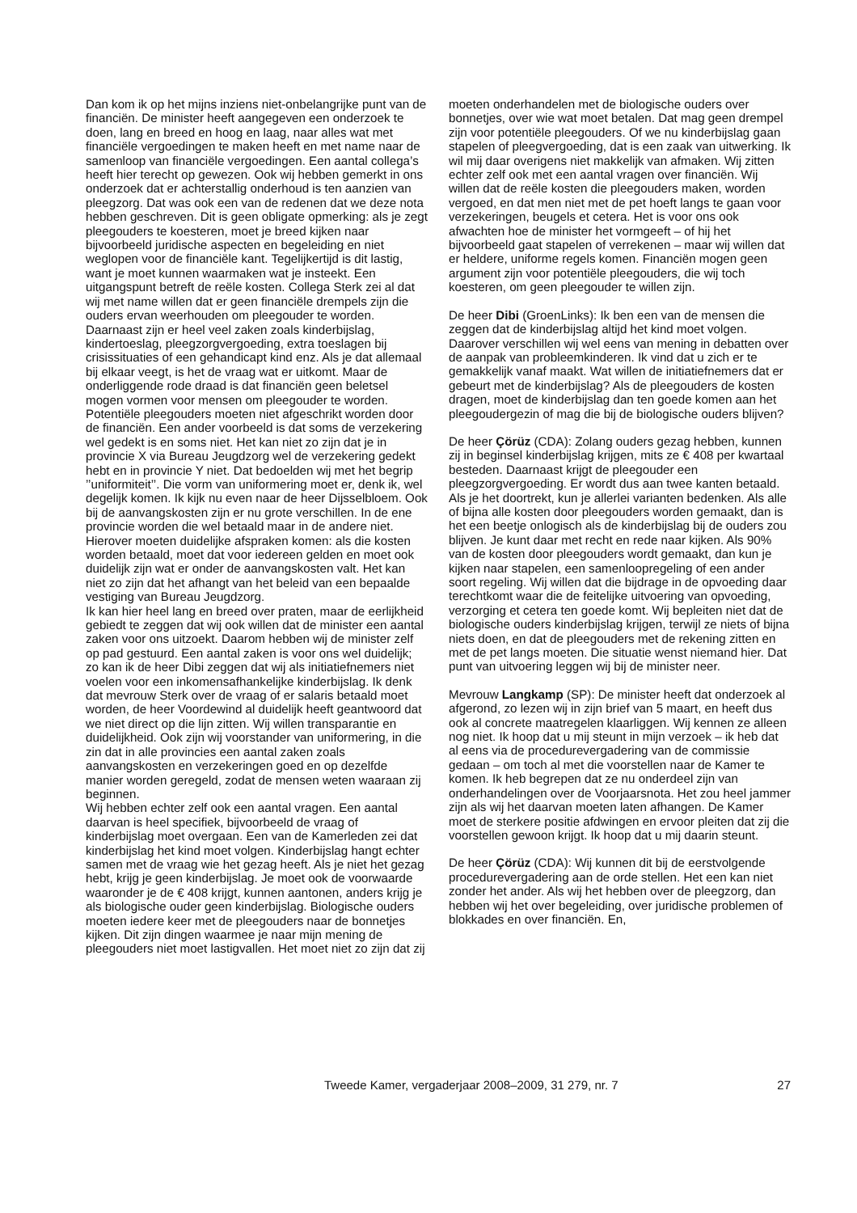Dan kom ik op het mijns inziens niet-onbelangrijke punt van de financiën. De minister heeft aangegeven een onderzoek te doen, lang en breed en hoog en laag, naar alles wat met financiële vergoedingen te maken heeft en met name naar de samenloop van financiële vergoedingen. Een aantal collega’s heeft hier terecht op gewezen. Ook wij hebben gemerkt in ons onderzoek dat er achterstallig onderhoud is ten aanzien van pleegzorg. Dat was ook een van de redenen dat we deze nota hebben geschreven. Dit is geen obligate opmerking: als je zegt pleegouders te koesteren, moet je breed kijken naar bijvoorbeeld juridische aspecten en begeleiding en niet weglopen voor de financiële kant. Tegelijkertijd is dit lastig, want je moet kunnen waarmaken wat je insteekt. Een uitgangspunt betreft de reële kosten. Collega Sterk zei al dat wij met name willen dat er geen financiële drempels zijn die ouders ervan weerhouden om pleegouder te worden. Daarnaast zijn er heel veel zaken zoals kinderbijslag, kindertoeslag, pleegzorgvergoeding, extra toeslagen bij crisissituaties of een gehandicapt kind enz. Als je dat allemaal bij elkaar veegt, is het de vraag wat er uitkomt. Maar de onderliggende rode draad is dat financiën geen beletsel mogen vormen voor mensen om pleegouder te worden. Potentiële pleegouders moeten niet afgeschrikt worden door de financiën. Een ander voorbeeld is dat soms de verzekering wel gedekt is en soms niet. Het kan niet zo zijn dat je in provincie X via Bureau Jeugdzorg wel de verzekering gedekt hebt en in provincie Y niet. Dat bedoelden wij met het begrip ’’uniformiteit’’. Die vorm van uniformering moet er, denk ik, wel degelijk komen. Ik kijk nu even naar de heer Dijsselbloem. Ook bij de aanvangskosten zijn er nu grote verschillen. In de ene provincie worden die wel betaald maar in de andere niet. Hierover moeten duidelijke afspraken komen: als die kosten worden betaald, moet dat voor iedereen gelden en moet ook duidelijk zijn wat er onder de aanvangskosten valt. Het kan niet zo zijn dat het afhangt van het beleid van een bepaalde vestiging van Bureau Jeugdzorg.
Ik kan hier heel lang en breed over praten, maar de eerlijkheid gebiedt te zeggen dat wij ook willen dat de minister een aantal zaken voor ons uitzoekt. Daarom hebben wij de minister zelf op pad gestuurd. Een aantal zaken is voor ons wel duidelijk; zo kan ik de heer Dibi zeggen dat wij als initiatiefnemers niet voelen voor een inkomensafhankelijke kinderbijslag. Ik denk dat mevrouw Sterk over de vraag of er salaris betaald moet worden, de heer Voordewind al duidelijk heeft geantwoord dat we niet direct op die lijn zitten. Wij willen transparantie en duidelijkheid. Ook zijn wij voorstander van uniformering, in die zin dat in alle provincies een aantal zaken zoals aanvangskosten en verzekeringen goed en op dezelfde manier worden geregeld, zodat de mensen weten waaraan zij beginnen.
Wij hebben echter zelf ook een aantal vragen. Een aantal daarvan is heel specifiek, bijvoorbeeld de vraag of kinderbijslag moet overgaan. Een van de Kamerleden zei dat kinderbijslag het kind moet volgen. Kinderbijslag hangt echter samen met de vraag wie het gezag heeft. Als je niet het gezag hebt, krijg je geen kinderbijslag. Je moet ook de voorwaarde waaronder je de € 408 krijgt, kunnen aantonen, anders krijg je als biologische ouder geen kinderbijslag. Biologische ouders moeten iedere keer met de pleegouders naar de bonnetjes kijken. Dit zijn dingen waarmee je naar mijn mening de pleegouders niet moet lastigvallen. Het moet niet zo zijn dat zij
moeten onderhandelen met de biologische ouders over bonnetjes, over wie wat moet betalen. Dat mag geen drempel zijn voor potentiële pleegouders. Of we nu kinderbijslag gaan stapelen of pleegvergoeding, dat is een zaak van uitwerking. Ik wil mij daar overigens niet makkelijk van afmaken. Wij zitten echter zelf ook met een aantal vragen over financiën. Wij willen dat de reële kosten die pleegouders maken, worden vergoed, en dat men niet met de pet hoeft langs te gaan voor verzekeringen, beugels et cetera. Het is voor ons ook afwachten hoe de minister het vormgeeft – of hij het bijvoorbeeld gaat stapelen of verrekenen – maar wij willen dat er heldere, uniforme regels komen. Financiën mogen geen argument zijn voor potentiële pleegouders, die wij toch koesteren, om geen pleegouder te willen zijn.
De heer Dibi (GroenLinks): Ik ben een van de mensen die zeggen dat de kinderbijslag altijd het kind moet volgen. Daarover verschillen wij wel eens van mening in debatten over de aanpak van probleemkinderen. Ik vind dat u zich er te gemakkelijk vanaf maakt. Wat willen de initiatiefnemers dat er gebeurt met de kinderbijslag? Als de pleegouders de kosten dragen, moet de kinderbijslag dan ten goede komen aan het pleegoudergezin of mag die bij de biologische ouders blijven?
De heer Çörüz (CDA): Zolang ouders gezag hebben, kunnen zij in beginsel kinderbijslag krijgen, mits ze € 408 per kwartaal besteden. Daarnaast krijgt de pleegouder een pleegzorgvergoeding. Er wordt dus aan twee kanten betaald. Als je het doortrekt, kun je allerlei varianten bedenken. Als alle of bijna alle kosten door pleegouders worden gemaakt, dan is het een beetje onlogisch als de kinderbijslag bij de ouders zou blijven. Je kunt daar met recht en rede naar kijken. Als 90% van de kosten door pleegouders wordt gemaakt, dan kun je kijken naar stapelen, een samenloopregeling of een ander soort regeling. Wij willen dat die bijdrage in de opvoeding daar terechtkomt waar die de feitelijke uitvoering van opvoeding, verzorging et cetera ten goede komt. Wij bepleiten niet dat de biologische ouders kinderbijslag krijgen, terwijl ze niets of bijna niets doen, en dat de pleegouders met de rekening zitten en met de pet langs moeten. Die situatie wenst niemand hier. Dat punt van uitvoering leggen wij bij de minister neer.
Mevrouw Langkamp (SP): De minister heeft dat onderzoek al afgerond, zo lezen wij in zijn brief van 5 maart, en heeft dus ook al concrete maatregelen klaarliggen. Wij kennen ze alleen nog niet. Ik hoop dat u mij steunt in mijn verzoek – ik heb dat al eens via de procedurevergadering van de commissie gedaan – om toch al met die voorstellen naar de Kamer te komen. Ik heb begrepen dat ze nu onderdeel zijn van onderhandelingen over de Voorjaarsnota. Het zou heel jammer zijn als wij het daarvan moeten laten afhangen. De Kamer moet de sterkere positie afdwingen en ervoor pleiten dat zij die voorstellen gewoon krijgt. Ik hoop dat u mij daarin steunt.
De heer Çörüz (CDA): Wij kunnen dit bij de eerstvolgende procedurevergadering aan de orde stellen. Het een kan niet zonder het ander. Als wij het hebben over de pleegzorg, dan hebben wij het over begeleiding, over juridische problemen of blokkades en over financiën. En,
Tweede Kamer, vergaderjaar 2008–2009, 31 279, nr. 7 27